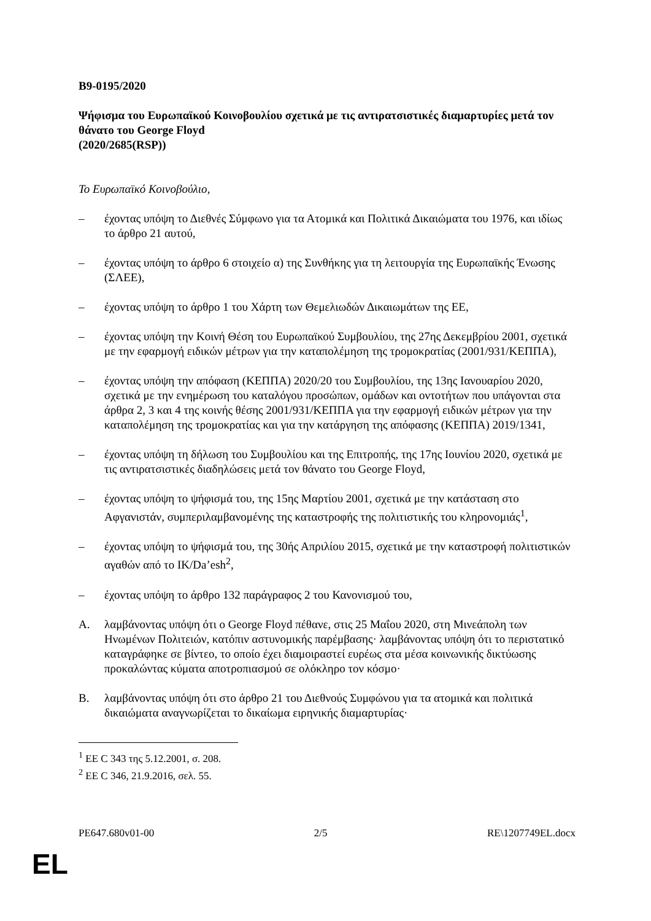B9-0195/2020
Ψήφισμα του Ευρωπαϊκού Κοινοβουλίου σχετικά με τις αντιρατσιστικές διαμαρτυρίες μετά τον θάνατο του George Floyd
(2020/2685(RSP))
Το Ευρωπαϊκό Κοινοβούλιο,
– έχοντας υπόψη το Διεθνές Σύμφωνο για τα Ατομικά και Πολιτικά Δικαιώματα του 1976, και ιδίως το άρθρο 21 αυτού,
– έχοντας υπόψη το άρθρο 6 στοιχείο α) της Συνθήκης για τη λειτουργία της Ευρωπαϊκής Ένωσης (ΣΛΕΕ),
– έχοντας υπόψη το άρθρο 1 του Χάρτη των Θεμελιωδών Δικαιωμάτων της ΕΕ,
– έχοντας υπόψη την Κοινή Θέση του Ευρωπαϊκού Συμβουλίου, της 27ης Δεκεμβρίου 2001, σχετικά με την εφαρμογή ειδικών μέτρων για την καταπολέμηση της τρομοκρατίας (2001/931/ΚΕΠΠΑ),
– έχοντας υπόψη την απόφαση (ΚΕΠΠΑ) 2020/20 του Συμβουλίου, της 13ης Ιανουαρίου 2020, σχετικά με την ενημέρωση του καταλόγου προσώπων, ομάδων και οντοτήτων που υπάγονται στα άρθρα 2, 3 και 4 της κοινής θέσης 2001/931/ΚΕΠΠΑ για την εφαρμογή ειδικών μέτρων για την καταπολέμηση της τρομοκρατίας και για την κατάργηση της απόφασης (ΚΕΠΠΑ) 2019/1341,
– έχοντας υπόψη τη δήλωση του Συμβουλίου και της Επιτροπής, της 17ης Ιουνίου 2020, σχετικά με τις αντιρατσιστικές διαδηλώσεις μετά τον θάνατο του George Floyd,
– έχοντας υπόψη το ψήφισμά του, της 15ης Μαρτίου 2001, σχετικά με την κατάσταση στο Αφγανιστάν, συμπεριλαμβανομένης της καταστροφής της πολιτιστικής του κληρονομιάς<sup>1</sup>,
– έχοντας υπόψη το ψήφισμά του, της 30ής Απριλίου 2015, σχετικά με την καταστροφή πολιτιστικών αγαθών από το ΙΚ/Da’esh<sup>2</sup>,
– έχοντας υπόψη το άρθρο 132 παράγραφος 2 του Κανονισμού του,
A. λαμβάνοντας υπόψη ότι ο George Floyd πέθανε, στις 25 Μαΐου 2020, στη Μινεάπολη των Ηνωμένων Πολιτειών, κατόπιν αστυνομικής παρέμβασης· λαμβάνοντας υπόψη ότι το περιστατικό καταγράφηκε σε βίντεο, το οποίο έχει διαμοιραστεί ευρέως στα μέσα κοινωνικής δικτύωσης προκαλώντας κύματα αποτροπιασμού σε ολόκληρο τον κόσμο·
B. λαμβάνοντας υπόψη ότι στο άρθρο 21 του Διεθνούς Συμφώνου για τα ατομικά και πολιτικά δικαιώματα αναγνωρίζεται το δικαίωμα ειρηνικής διαμαρτυρίας·
<sup>1</sup> ΕΕ C 343 της 5.12.2001, σ. 208.
<sup>2</sup> ΕΕ C 346, 21.9.2016, σελ. 55.
PE647.680v01-00 2/5 RE\1207749EL.docx
EL